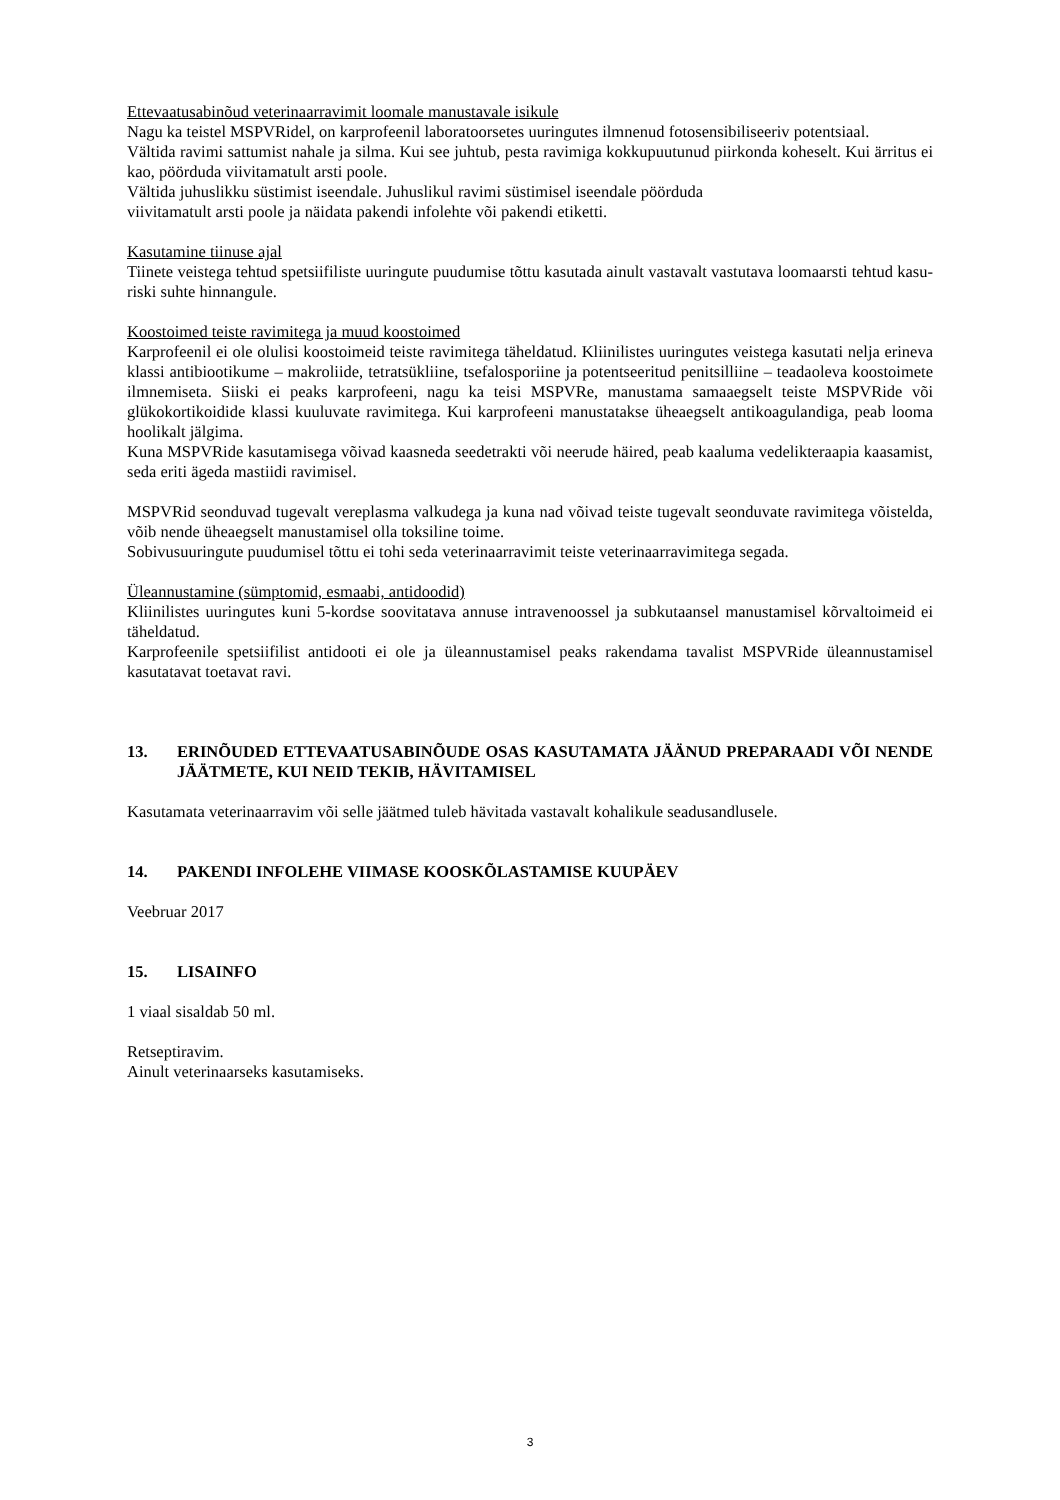Ettevaatusabinõud veterinaarravimit loomale manustavale isikule
Nagu ka teistel MSPVRidel, on karprofeenil laboratoorsetes uuringutes ilmnenud fotosensibiliseeriv potentsiaal.
Vältida ravimi sattumist nahale ja silma. Kui see juhtub, pesta ravimiga kokkupuutunud piirkonda koheselt. Kui ärritus ei kao, pöörduda viivitamatult arsti poole.
Vältida juhuslikku süstimist iseendale. Juhuslikul ravimi süstimisel iseendale pöörduda
viivitamatult arsti poole ja näidata pakendi infolehte või pakendi etiketti.
Kasutamine tiinuse ajal
Tiinete veistega tehtud spetsiifiliste uuringute puudumise tõttu kasutada ainult vastavalt vastutava loomaarsti tehtud kasu-riski suhte hinnangule.
Koostoimed teiste ravimitega ja muud koostoimed
Karprofeenil ei ole olulisi koostoimeid teiste ravimitega täheldatud. Kliinilistes uuringutes veistega kasutati nelja erineva klassi antibiootikume – makroliide, tetratsükliine, tsefalosporiine ja potentseeritud penitsilliine – teadaoleva koostoimete ilmnemiseta. Siiski ei peaks karprofeeni, nagu ka teisi MSPVRe, manustama samaaegselt teiste MSPVRide või glükokortikoidide klassi kuuluvate ravimitega. Kui karprofeeni manustatakse üheaegselt antikoagulandiga, peab looma hoolikalt jälgima.
Kuna MSPVRide kasutamisega võivad kaasneda seedetrakti või neerude häired, peab kaaluma vedelikteraapia kaasamist, seda eriti ägeda mastiidi ravimisel.
MSPVRid seonduvad tugevalt vereplasma valkudega ja kuna nad võivad teiste tugevalt seonduvate ravimitega võistelda, võib nende üheaegselt manustamisel olla toksiline toime.
Sobivusuuringute puudumisel tõttu ei tohi seda veterinaarravimit teiste veterinaarravimitega segada.
Üleannustamine (sümptomid, esmaabi, antidoodid)
Kliinilistes uuringutes kuni 5-kordse soovitatava annuse intravenoossel ja subkutaansel manustamisel kõrvaltoimeid ei täheldatud.
Karprofeenile spetsiifilist antidooti ei ole ja üleannustamisel peaks rakendama tavalist MSPVRide üleannustamisel kasutatavat toetavat ravi.
13. ERINÕUDED ETTEVAATUSABINÕUDE OSAS KASUTAMATA JÄÄNUD PREPARAADI VÕI NENDE JÄÄTMETE, KUI NEID TEKIB, HÄVITAMISEL
Kasutamata veterinaarravim või selle jäätmed tuleb hävitada vastavalt kohalikule seadusandlusele.
14. PAKENDI INFOLEHE VIIMASE KOOSKÕLASTAMISE KUUPÄEV
Veebruar 2017
15. LISAINFO
1 viaal sisaldab 50 ml.
Retseptiravim.
Ainult veterinaarseks kasutamiseks.
3